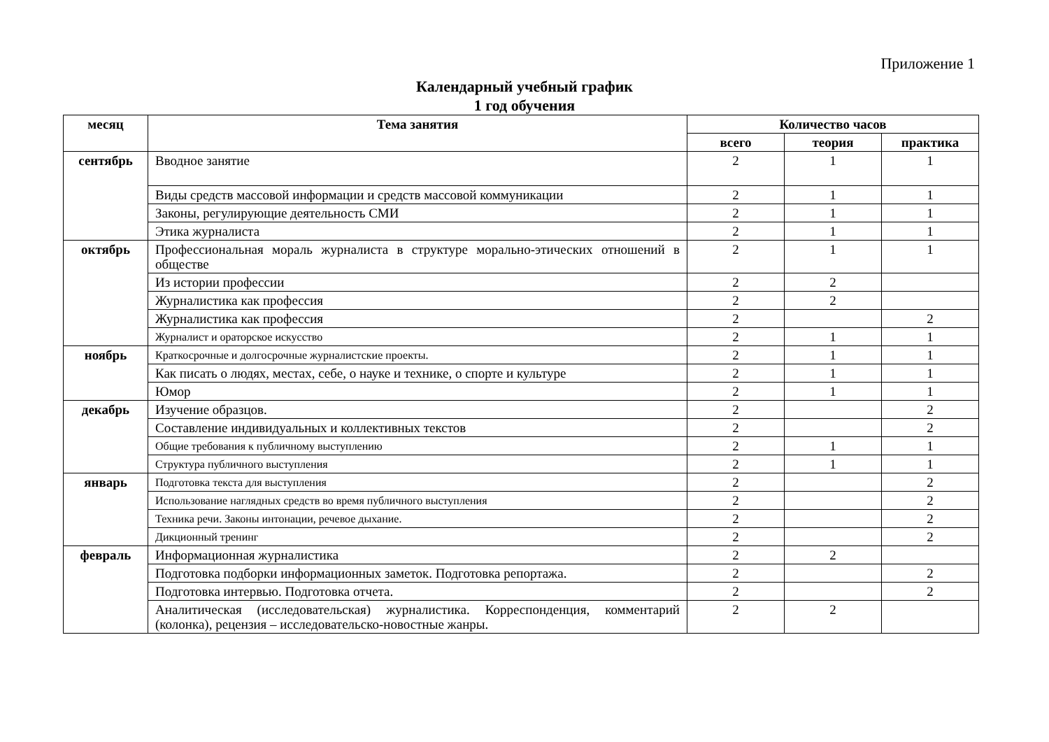Приложение 1
Календарный учебный график
1 год обучения
| месяц | Тема занятия | Количество часов | | |
| --- | --- | --- | --- | --- |
| | | всего | теория | практика |
| сентябрь | Вводное занятие | 2 | 1 | 1 |
| | Виды средств массовой информации и средств массовой коммуникации | 2 | 1 | 1 |
| | Законы, регулирующие деятельность СМИ | 2 | 1 | 1 |
| | Этика журналиста | 2 | 1 | 1 |
| октябрь | Профессиональная мораль журналиста в структуре морально-этических отношений в обществе | 2 | 1 | 1 |
| | Из истории профессии | 2 | 2 | |
| | Журналистика как профессия | 2 | 2 | |
| | Журналистика как профессия | 2 | | 2 |
| | Журналист и ораторское искусство | 2 | 1 | 1 |
| ноябрь | Краткосрочные и долгосрочные журналистские проекты. | 2 | 1 | 1 |
| | Как писать о людях, местах, себе, о науке и технике, о спорте и культуре | 2 | 1 | 1 |
| | Юмор | 2 | 1 | 1 |
| декабрь | Изучение образцов. | 2 | | 2 |
| | Составление индивидуальных и коллективных текстов | 2 | | 2 |
| | Общие требования к публичному выступлению | 2 | 1 | 1 |
| | Структура публичного выступления | 2 | 1 | 1 |
| январь | Подготовка текста для выступления | 2 | | 2 |
| | Использование наглядных средств во время публичного выступления | 2 | | 2 |
| | Техника речи. Законы интонации, речевое дыхание. | 2 | | 2 |
| | Дикционный тренинг | 2 | | 2 |
| февраль | Информационная журналистика | 2 | 2 | |
| | Подготовка подборки информационных заметок. Подготовка репортажа. | 2 | | 2 |
| | Подготовка интервью. Подготовка отчета. | 2 | | 2 |
| | Аналитическая (исследовательская) журналистика. Корреспонденция, комментарий (колонка), рецензия – исследовательско-новостные жанры. | 2 | 2 | |